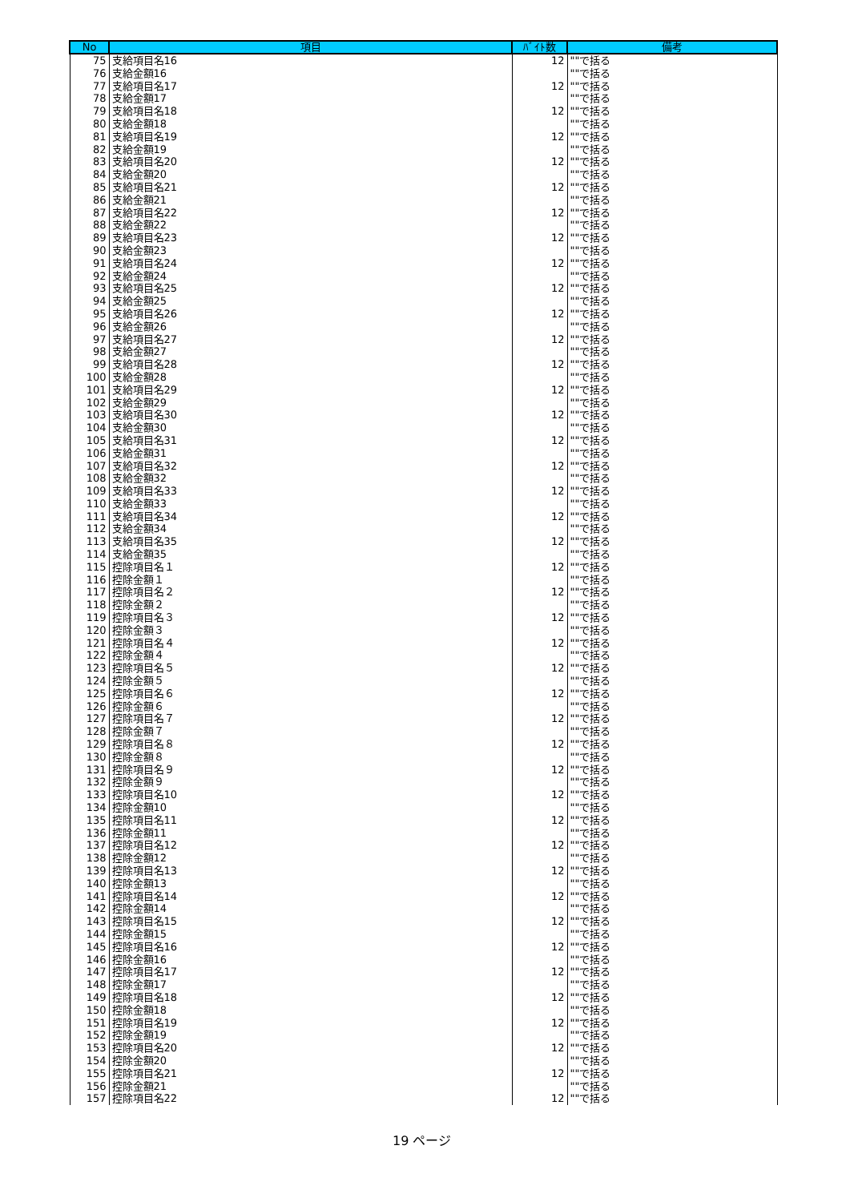| No | 項目 | ﾊﾞｲﾄ数 | 備考 |
| --- | --- | --- | --- |
| 75 | 支給項目名16 | 12 | ""で括る |
| 76 | 支給金額16 | | ""で括る |
| 77 | 支給項目名17 | 12 | ""で括る |
| 78 | 支給金額17 | | ""で括る |
| 79 | 支給項目名18 | 12 | ""で括る |
| 80 | 支給金額18 | | ""で括る |
| 81 | 支給項目名19 | 12 | ""で括る |
| 82 | 支給金額19 | | ""で括る |
| 83 | 支給項目名20 | 12 | ""で括る |
| 84 | 支給金額20 | | ""で括る |
| 85 | 支給項目名21 | 12 | ""で括る |
| 86 | 支給金額21 | | ""で括る |
| 87 | 支給項目名22 | 12 | ""で括る |
| 88 | 支給金額22 | | ""で括る |
| 89 | 支給項目名23 | 12 | ""で括る |
| 90 | 支給金額23 | | ""で括る |
| 91 | 支給項目名24 | 12 | ""で括る |
| 92 | 支給金額24 | | ""で括る |
| 93 | 支給項目名25 | 12 | ""で括る |
| 94 | 支給金額25 | | ""で括る |
| 95 | 支給項目名26 | 12 | ""で括る |
| 96 | 支給金額26 | | ""で括る |
| 97 | 支給項目名27 | 12 | ""で括る |
| 98 | 支給金額27 | | ""で括る |
| 99 | 支給項目名28 | 12 | ""で括る |
| 100 | 支給金額28 | | ""で括る |
| 101 | 支給項目名29 | 12 | ""で括る |
| 102 | 支給金額29 | | ""で括る |
| 103 | 支給項目名30 | 12 | ""で括る |
| 104 | 支給金額30 | | ""で括る |
| 105 | 支給項目名31 | 12 | ""で括る |
| 106 | 支給金額31 | | ""で括る |
| 107 | 支給項目名32 | 12 | ""で括る |
| 108 | 支給金額32 | | ""で括る |
| 109 | 支給項目名33 | 12 | ""で括る |
| 110 | 支給金額33 | | ""で括る |
| 111 | 支給項目名34 | 12 | ""で括る |
| 112 | 支給金額34 | | ""で括る |
| 113 | 支給項目名35 | 12 | ""で括る |
| 114 | 支給金額35 | | ""で括る |
| 115 | 控除項目名１ | 12 | ""で括る |
| 116 | 控除金額１ | | ""で括る |
| 117 | 控除項目名２ | 12 | ""で括る |
| 118 | 控除金額２ | | ""で括る |
| 119 | 控除項目名３ | 12 | ""で括る |
| 120 | 控除金額３ | | ""で括る |
| 121 | 控除項目名４ | 12 | ""で括る |
| 122 | 控除金額４ | | ""で括る |
| 123 | 控除項目名５ | 12 | ""で括る |
| 124 | 控除金額５ | | ""で括る |
| 125 | 控除項目名６ | 12 | ""で括る |
| 126 | 控除金額６ | | ""で括る |
| 127 | 控除項目名７ | 12 | ""で括る |
| 128 | 控除金額７ | | ""で括る |
| 129 | 控除項目名８ | 12 | ""で括る |
| 130 | 控除金額８ | | ""で括る |
| 131 | 控除項目名９ | 12 | ""で括る |
| 132 | 控除金額９ | | ""で括る |
| 133 | 控除項目名10 | 12 | ""で括る |
| 134 | 控除金額10 | | ""で括る |
| 135 | 控除項目名11 | 12 | ""で括る |
| 136 | 控除金額11 | | ""で括る |
| 137 | 控除項目名12 | 12 | ""で括る |
| 138 | 控除金額12 | | ""で括る |
| 139 | 控除項目名13 | 12 | ""で括る |
| 140 | 控除金額13 | | ""で括る |
| 141 | 控除項目名14 | 12 | ""で括る |
| 142 | 控除金額14 | | ""で括る |
| 143 | 控除項目名15 | 12 | ""で括る |
| 144 | 控除金額15 | | ""で括る |
| 145 | 控除項目名16 | 12 | ""で括る |
| 146 | 控除金額16 | | ""で括る |
| 147 | 控除項目名17 | 12 | ""で括る |
| 148 | 控除金額17 | | ""で括る |
| 149 | 控除項目名18 | 12 | ""で括る |
| 150 | 控除金額18 | | ""で括る |
| 151 | 控除項目名19 | 12 | ""で括る |
| 152 | 控除金額19 | | ""で括る |
| 153 | 控除項目名20 | 12 | ""で括る |
| 154 | 控除金額20 | | ""で括る |
| 155 | 控除項目名21 | 12 | ""で括る |
| 156 | 控除金額21 | | ""で括る |
| 157 | 控除項目名22 | 12 | ""で括る |
19 ページ